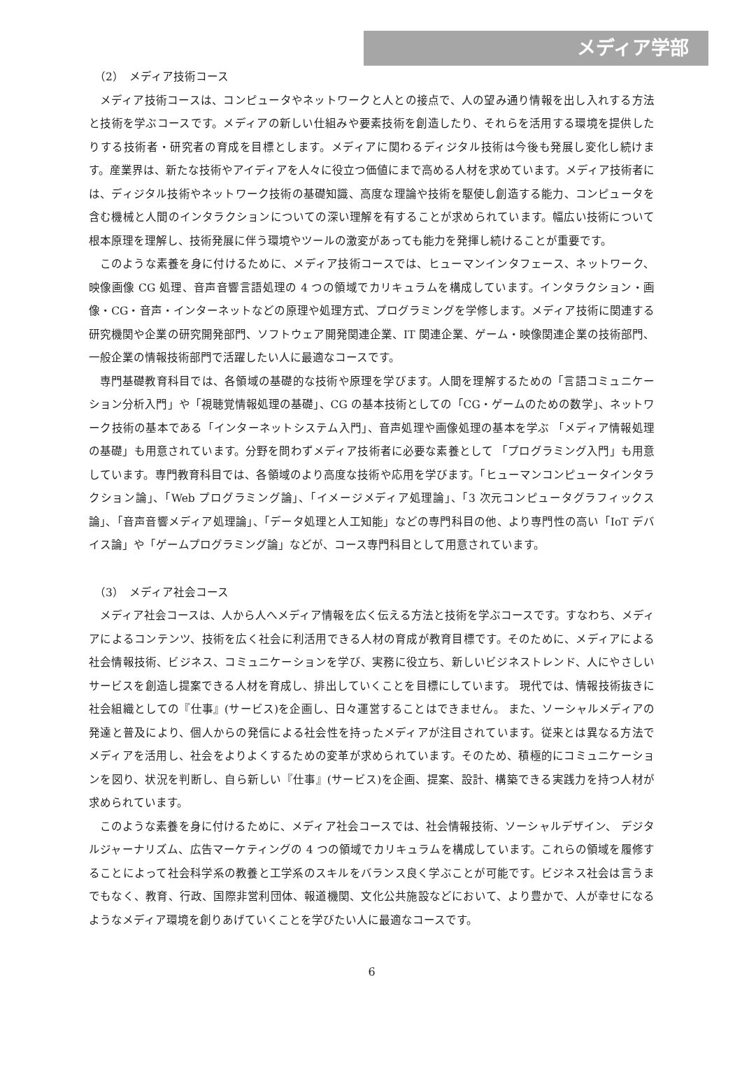メディア学部
（2）　メディア技術コース
メディア技術コースは、コンピュータやネットワークと人との接点で、人の望み通り情報を出し入れする方法と技術を学ぶコースです。メディアの新しい仕組みや要素技術を創造したり、それらを活用する環境を提供したりする技術者・研究者の育成を目標とします。メディアに関わるディジタル技術は今後も発展し変化し続けます。産業界は、新たな技術やアイディアを人々に役立つ価値にまで高める人材を求めています。メディア技術者には、ディジタル技術やネットワーク技術の基礎知識、高度な理論や技術を駆使し創造する能力、コンピュータを含む機械と人間のインタラクションについての深い理解を有することが求められています。幅広い技術について根本原理を理解し、技術発展に伴う環境やツールの激変があっても能力を発揮し続けることが重要です。
このような素養を身に付けるために、メディア技術コースでは、ヒューマンインタフェース、ネットワーク、映像画像 CG 処理、音声音響言語処理の 4 つの領域でカリキュラムを構成しています。インタラクション・画像・CG・音声・インターネットなどの原理や処理方式、プログラミングを学修します。メディア技術に関連する研究機関や企業の研究開発部門、ソフトウェア開発関連企業、IT 関連企業、ゲーム・映像関連企業の技術部門、一般企業の情報技術部門で活躍したい人に最適なコースです。
専門基礎教育科目では、各領域の基礎的な技術や原理を学びます。人間を理解するための「言語コミュニケーション分析入門」や「視聴覚情報処理の基礎」、CG の基本技術としての「CG・ゲームのための数学」、ネットワーク技術の基本である「インターネットシステム入門」、音声処理や画像処理の基本を学ぶ 「メディア情報処理の基礎」も用意されています。分野を問わずメディア技術者に必要な素養として 「プログラミング入門」も用意しています。専門教育科目では、各領域のより高度な技術や応用を学びます。「ヒューマンコンピュータインタラクション論」、「Web プログラミング論」、「イメージメディア処理論」、「3 次元コンピュータグラフィックス論」、「音声音響メディア処理論」、「データ処理と人工知能」などの専門科目の他、より専門性の高い「IoT デバイス論」や「ゲームプログラミング論」などが、コース専門科目として用意されています。
（3）　メディア社会コース
メディア社会コースは、人から人へメディア情報を広く伝える方法と技術を学ぶコースです。すなわち、メディアによるコンテンツ、技術を広く社会に利活用できる人材の育成が教育目標です。そのために、メディアによる社会情報技術、ビジネス、コミュニケーションを学び、実務に役立ち、新しいビジネストレンド、人にやさしいサービスを創造し提案できる人材を育成し、排出していくことを目標にしています。 現代では、情報技術抜きに社会組織としての『仕事』(サービス)を企画し、日々運営することはできません。 また、ソーシャルメディアの発達と普及により、個人からの発信による社会性を持ったメディアが注目されています。従来とは異なる方法でメディアを活用し、社会をよりよくするための変革が求められています。そのため、積極的にコミュニケーションを図り、状況を判断し、自ら新しい『仕事』(サービス)を企画、提案、設計、構築できる実践力を持つ人材が求められています。
このような素養を身に付けるために、メディア社会コースでは、社会情報技術、ソーシャルデザイン、 デジタルジャーナリズム、広告マーケティングの 4 つの領域でカリキュラムを構成しています。これらの領域を履修することによって社会科学系の教養と工学系のスキルをバランス良く学ぶことが可能です。ビジネス社会は言うまでもなく、教育、行政、国際非営利団体、報道機関、文化公共施設などにおいて、より豊かで、人が幸せになるようなメディア環境を創りあげていくことを学びたい人に最適なコースです。
6